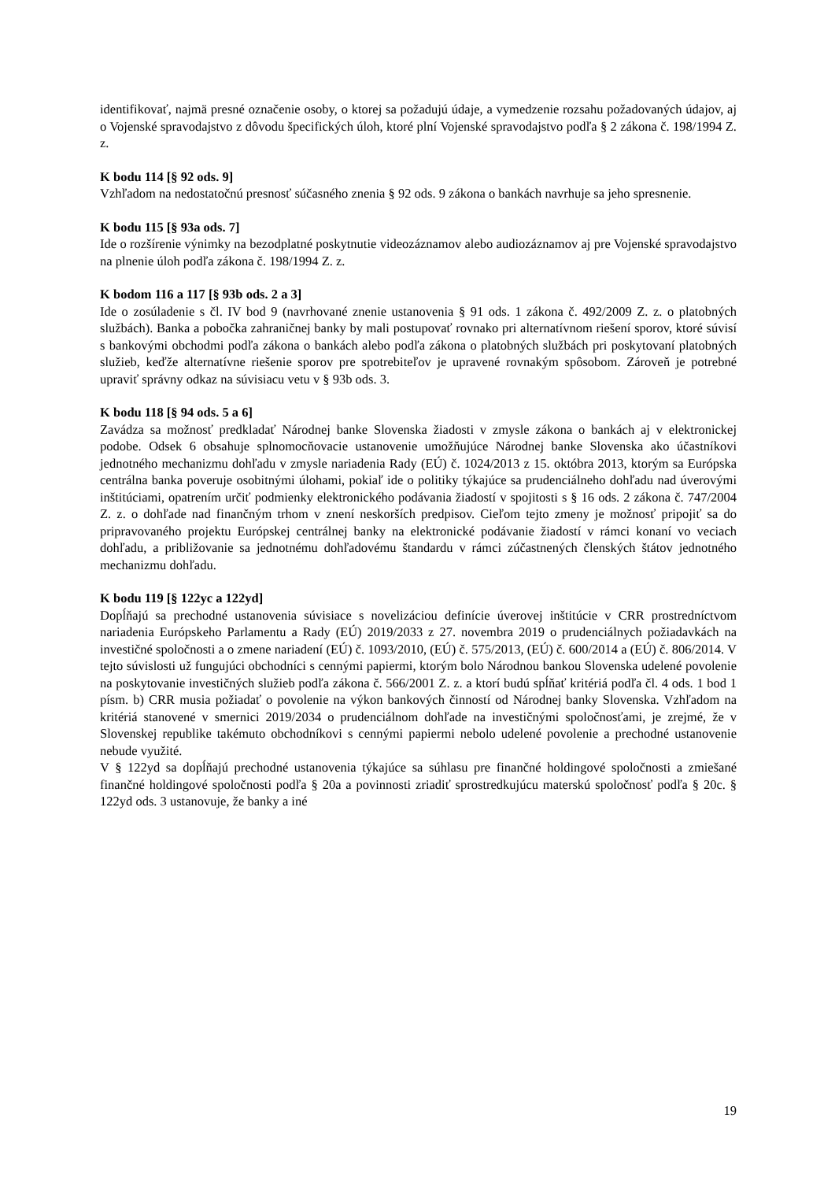identifikovať, najmä presné označenie osoby, o ktorej sa požadujú údaje, a vymedzenie rozsahu požadovaných údajov, aj o Vojenské spravodajstvo z dôvodu špecifických úloh, ktoré plní Vojenské spravodajstvo podľa § 2 zákona č. 198/1994 Z. z.
K bodu 114 [§ 92 ods. 9]
Vzhľadom na nedostatočnú presnosť súčasného znenia § 92 ods. 9 zákona o bankách navrhuje sa jeho spresnenie.
K bodu 115 [§ 93a ods. 7]
Ide o rozšírenie výnimky na bezodplatné poskytnutie videozáznamov alebo audiozáznamov aj pre Vojenské spravodajstvo na plnenie úloh podľa zákona č. 198/1994 Z. z.
K bodom 116 a 117 [§ 93b ods. 2 a 3]
Ide o zosúladenie s čl. IV bod 9 (navrhované znenie ustanovenia § 91 ods. 1 zákona č. 492/2009 Z. z. o platobných službách). Banka a pobočka zahraničnej banky by mali postupovať rovnako pri alternatívnom riešení sporov, ktoré súvisí s bankovými obchodmi podľa zákona o bankách alebo podľa zákona o platobných službách pri poskytovaní platobných služieb, keďže alternatívne riešenie sporov pre spotrebiteľov je upravené rovnakým spôsobom. Zároveň je potrebné upraviť správny odkaz na súvisiacu vetu v § 93b ods. 3.
K bodu 118 [§ 94 ods. 5 a 6]
Zavádza sa možnosť predkladať Národnej banke Slovenska žiadosti v zmysle zákona o bankách aj v elektronickej podobe. Odsek 6 obsahuje splnomocňovacie ustanovenie umožňujúce Národnej banke Slovenska ako účastníkovi jednotného mechanizmu dohľadu v zmysle nariadenia Rady (EÚ) č. 1024/2013 z 15. októbra 2013, ktorým sa Európska centrálna banka poveruje osobitnými úlohami, pokiaľ ide o politiky týkajúce sa prudenciálneho dohľadu nad úverovými inštitúciami, opatrením určiť podmienky elektronického podávania žiadostí v spojitosti s § 16 ods. 2 zákona č. 747/2004 Z. z. o dohľade nad finančným trhom v znení neskorších predpisov. Cieľom tejto zmeny je možnosť pripojiť sa do pripravovaného projektu Európskej centrálnej banky na elektronické podávanie žiadostí v rámci konaní vo veciach dohľadu, a približovanie sa jednotnému dohľadovému štandardu v rámci zúčastnených členských štátov jednotného mechanizmu dohľadu.
K bodu 119 [§ 122yc a 122yd]
Dopĺňajú sa prechodné ustanovenia súvisiace s novelizáciou definície úverovej inštitúcie v CRR prostredníctvom nariadenia Európskeho Parlamentu a Rady (EÚ) 2019/2033 z 27. novembra 2019 o prudenciálnych požiadavkách na investičné spoločnosti a o zmene nariadení (EÚ) č. 1093/2010, (EÚ) č. 575/2013, (EÚ) č. 600/2014 a (EÚ) č. 806/2014. V tejto súvislosti už fungujúci obchodníci s cennými papiermi, ktorým bolo Národnou bankou Slovenska udelené povolenie na poskytovanie investičných služieb podľa zákona č. 566/2001 Z. z. a ktorí budú spĺňať kritériá podľa čl. 4 ods. 1 bod 1 písm. b) CRR musia požiadať o povolenie na výkon bankových činností od Národnej banky Slovenska. Vzhľadom na kritériá stanovené v smernici 2019/2034 o prudenciálnom dohľade na investičnými spoločnosťami, je zrejmé, že v Slovenskej republike takémuto obchodníkovi s cennými papiermi nebolo udelené povolenie a prechodné ustanovenie nebude využité.
V § 122yd sa dopĺňajú prechodné ustanovenia týkajúce sa súhlasu pre finančné holdingové spoločnosti a zmiešané finančné holdingové spoločnosti podľa § 20a a povinnosti zriadiť sprostredkujúcu materskú spoločnosť podľa § 20c. § 122yd ods. 3 ustanovuje, že banky a iné
19